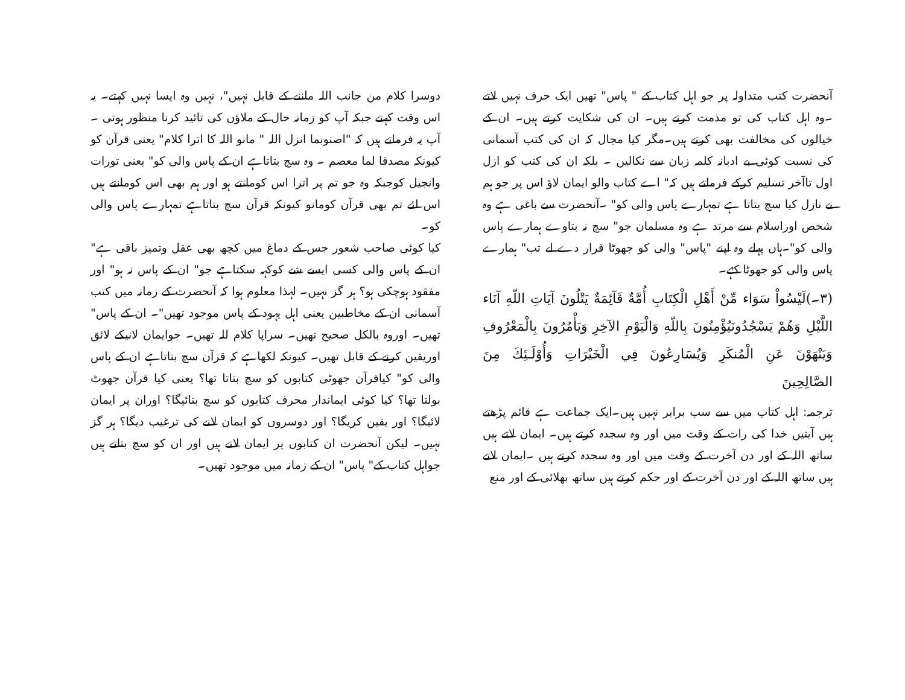دوسرا کلام من جانب اللہ ماننے کے قابل نہیں"، نہیں وہ ایسا نہیں کہتے۔ یہ اس وقت کہتے جبکہ آپ کو زمانہ حال کے ملاؤں کی تائید کرنا منظور ہوتی ۔آپ یہ فرماتے ہیں کہ "اصنوبما انزل اللہ " مانو اللہ کا اترا کلام" یعنی قرآن کو کیونکہ مصدقا لما معصم ۔ وہ سچ بتاتاہے ان کے پاس والی کو" یعنی تورات وانجیل کوجبکہ وہ جو تم پر اترا اس کومانتے ہو اور ہم بھی اس کومانتے ہیں اس لئے تم بھی قرآن کومانو کیونکہ قرآن سچ بتاتاہے تمہارے پاس والی کو۔
کیا کوئی صاحب شعور جس کے دماغ میں کچھ بھی عقل وتمیز باقی ہے" ان کے پاس والی کسی ایسے شے کوکہہ سکتاہے جو" ان کے پاس نہ ہو" اور مفقود ہوچکی ہو؟ ہر گز نہیں۔ لہذا معلوم ہوا کہ آنحضرت کے زمانہ میں کتب آسمانی ان کے مخاطبین یعنی اہل یہود کے پاس موجود تھیں"۔ ان کے پاس" تھیں۔ اوروہ بالکل صحیح تھیں۔ سراپا کلام للہ تھیں۔ جوایمان لانیکے لائق اوریقین کرنے کے قابل تھیں۔ کیونکہ لکھاہے کہ قرآن سچ بتاتاہے ان کے پاس والی کو" کیاقرآن جھوٹی کتابوں کو سچ بتاتا تھا؟ یعنی کیا قرآن جھوٹ بولتا تھا؟ کیا کوئی ایماندار محرف کتابوں کو سچ بتائیگا؟ اوران پر ایمان لائیگا؟ اور یقین کریگا؟ اور دوسروں کو ایمان لانے کی ترغیب دیگا؟ ہر گز نہیں۔ لیکن آنحضرت ان کتابوں پر ایمان لاتے ہیں اور ان کو سچ بتاتے ہیں جواہل کتاب کے" پاس" ان کے زمانہ میں موجود تھیں۔
آنحضرت کتب متداولہ پر جو اہل کتاب کے " پاس" تھیں ایک حرف نہیں لاتے ۔وہ اہل کتاب کی تو مذمت کرتے ہیں۔ ان کی شکایت کرتے ہیں۔ ان کے خیالوں کی مخالفت بھی کرتے ہیں۔مگر کیا مجال کہ ان کی کتب آسمانی کی نسبت کوئی بے ادبانہ کلمہ زبان سے نکالیں ۔ بلکہ ان کی کتب کو ازل اول تاآخر تسلیم کرکے فرماتے ہیں کہ" اے کتاب والو ایمان لاؤ اس پر جو ہم نے نازل کیا سچ بتاتا ہے تمہارے پاس والی کو" ۔آنحضرت سے باغی ہے وہ شخص اوراسلام سے مرتد ہے وہ مسلمان جو" سچ نہ بتاوے ہمارے پاس والی کو"۔ہاں پہلے وہ اپنے "پاس" والی کو جھوٹا قرار دے لے تب" ہمارے پاس والی کو جھوٹا کہے۔
(۳۔)لَيْسُواْ سَوَاء مِّنْ أَهْلِ الْكِتَابِ أُمَّةٌ قَآئِمَةٌ يَتْلُونَ آيَاتِ اللّهِ آنَاء اللَّيْلِ وَهُمْ يَسْجُدُونَيُؤْمِنُونَ بِاللّهِ وَالْيَوْمِ الآخِرِ وَيَأْمُرُونَ بِالْمَعْرُوفِ وَيَنْهَوْنَ عَنِ الْمُنكَرِ وَيُسَارِعُونَ فِي الْخَيْرَاتِ وَأُوْلَـئِكَ مِنَ الصَّالِحِينَ
ترجمہ: اہل کتاب میں سے سب برابر نہیں ہیں۔ایک جماعت ہے قائم پڑھتے ہیں آیتیں خدا کی رات کے وقت میں اور وہ سجدہ کرتے ہیں۔ ایمان لاتے ہیں ساتھ اللہ کے اور دن آخرت کے وقت میں اور وہ سجدہ کرتے ہیں ۔ایمان لاتے ہیں ساتھ اللہ کے اور دن آخرت کے اور حکم کرتے ہیں ساتھ بھلائی کے اور منع